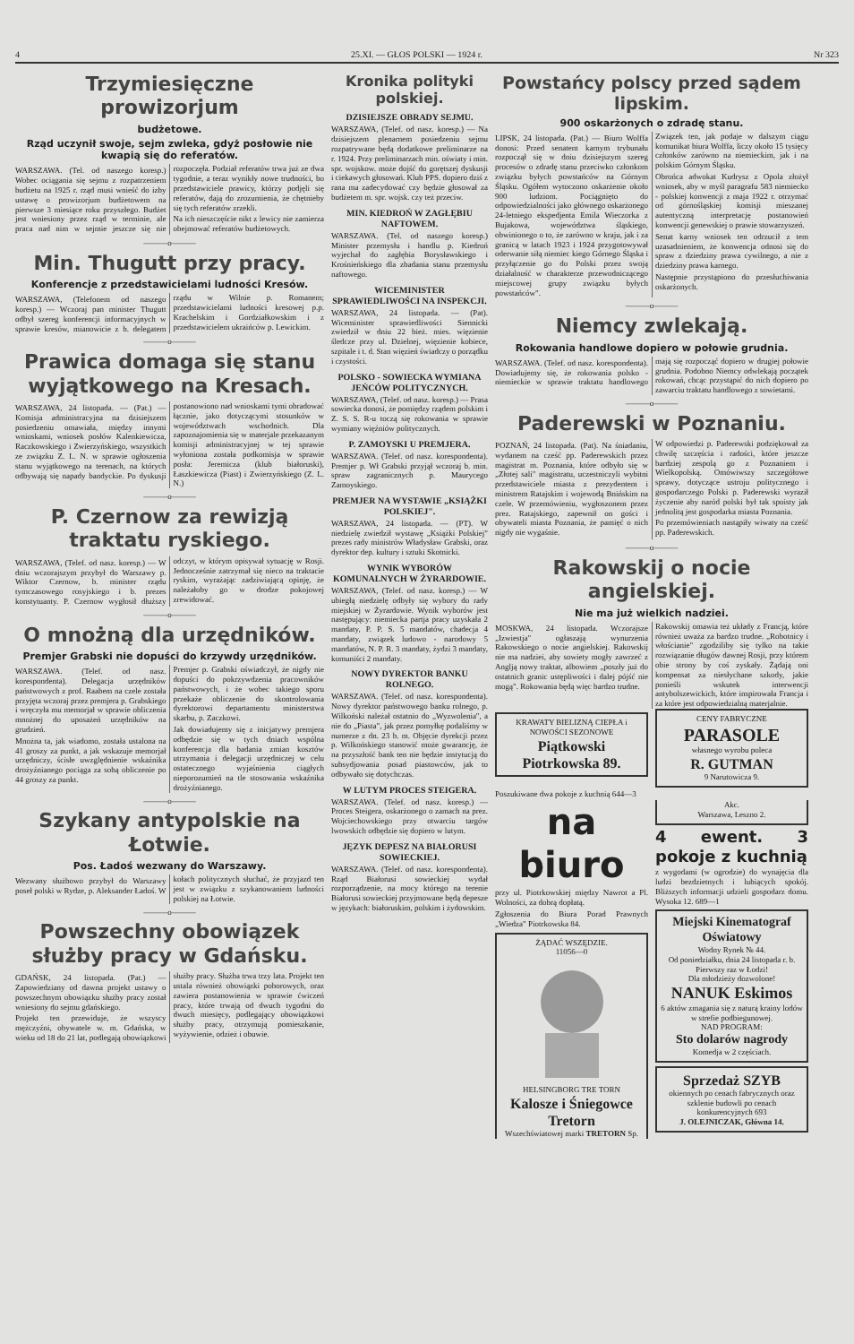4 25.XI. — GŁOS POLSKI — 1924 r. Nr 323
Trzymiesięczne prowizorjum
budżetowe.
Rząd uczynił swoje, sejm zwleka, gdyż posłowie nie kwapią się do referatów.
WARSZAWA. (Tel. od naszego koresp.) Wobec ociągania się sejmu z rozpatrzeniem budżetu na 1925 r. rząd musi wnieść do izby ustawę o prowizorjum budżetowem na pierwsze 3 miesiące roku przyszłego. Budżet jest wniesiony przez rząd w terminie, ale praca nad nim w sejmie jeszcze się nie rozpoczęła. Podział referatów trwa już ze dwa tygodnie, a teraz wynikły nowe trudności, bo przedstawiciele prawicy, którzy podjęli się referatów, dają do zrozumienia, że chętnieby się tych referatów zrzekli.
Na ich nieszczęście nikt z lewicy nie zamierza obejmować referatów budżetowych.
———o———
Min. Thugutt przy pracy.
Konferencje z przedstawicielami ludności Kresów.
WARSZAWA, (Telefonem od naszego koresp.) — Wczoraj pan minister Thugutt odbył szereg konferencji informacyjnych w sprawie kresów, mianowicie z b. delegatem rządu w Wilnie p. Romanem; przedstawicielami ludności kresowej p.p. Krachelskim i Gordziałkowskim i z przedstawicielem ukraińców p. Lewickim.
———o———
Prawica domaga się stanu wyjątkowego na Kresach.
WARSZAWA, 24 listopada. — (Pat.) — Komisja administracyjna na dzisiejszem posiedzeniu omawiała, między innymi wnioskami, wniosek posłów Kalenkiewicza, Raczkowskiego i Zwierzyńskiego, wszystkich ze związku Z. L. N. w sprawie ogłoszenia stanu wyjątkowego na terenach, na których odbywają się napady bandyckie. Po dyskusji postanowiono nad wnioskami tymi obradować łącznie, jako dotyczącymi stosunków w województwach wschodnich. Dla zapoznajomienia się w materjale przekazanym komisji administracyjnej w tej sprawie wyłoniona została podkomisja w sprawie posła: Jeremicza (klub białoruski), Łaszkiewicza (Piast) i Zwierzyńskiego (Z. L. N.)
———o———
P. Czernow za rewizją traktatu ryskiego.
WARSZAWA, (Telef. od nasz. koresp.) — W dniu wczorajszym przybył do Warszawy p. Wiktor Czernow, b. minister rządu tymczasowego rosyjskiego i b. prezes konstytuanty. P. Czernow wygłosił dłuższy odczyt, w którym opisywał sytuację w Rosji. Jednocześnie zatrzymał się nieco na traktacie ryskim, wyrażając zadziwiającą opinję, że należałoby go w drodze pokojowej zrewidować.
———o———
O mnożną dla urzędników.
Premjer Grabski nie dopuści do krzywdy urzędników.
WARSZAWA. (Telef. od nasz. korespondenta). Delegacja urzędników państwowych z prof. Raabem na czele została przyjęta wczoraj przez premjera p. Grabskiego i wręczyła mu memorjał w sprawie obliczenia mnożnej do uposażeń urzędników na grudzień.
Mnożna ta, jak wiadomo, została ustalona na 41 groszy za punkt, a jak wskazuje memorjał urzędniczy, ścisłe uwzględnienie wskaźnika drożyźnianego pociąga za sobą obliczenie po 44 groszy za punkt.
Premjer p. Grabski oświadczył, że nigdy nie dopuści do pokrzywdzenia pracowników państwowych, i że wobec takiego sporu przekaże obliczenie do skontrolowania dyrektorowi departamentu ministerstwa skarbu, p. Zaczkowi.
Jak dowiadujemy się z inicjatywy premjera odbędzie się w tych dniach wspólna konferencja dla badania zmian kosztów utrzymania i delegacji urzędniczej w celu ostatecznego wyjaśnienia ciągłych nieporozumień na tle stosowania wskaźnika drożyźnianego.
———o———
Szykany antypolskie na Łotwie.
Pos. Ładoś wezwany do Warszawy.
Wezwany służbowo przybył do Warszawy poseł polski w Rydze, p. Aleksander Ładoś. W kołach politycznych słuchać, że przyjazd ten jest w związku z szykanowaniem ludności polskiej na Łotwie.
———o———
Powszechny obowiązek służby pracy w Gdańsku.
GDAŃSK, 24 listopada. (Pat.) — Zapowiedziany od dawna projekt ustawy o powszechnym obowiązku służby pracy został wniesiony do sejmu gdańskiego.
Projekt ten przewiduje, że wszyscy mężczyźni, obywatele w. m. Gdańska, w wieku od 18 do 21 lat, podlegają obowiązkowi służby pracy. Służba trwa trzy lata. Projekt ten ustala również obowiązki poborowych, oraz zawiera postanowienia w sprawie ćwiczeń pracy, które trwają od dwuch tygodni do dwuch miesięcy, podlegający obowiązkowi służby pracy, otrzymują pomieszkanie, wyżywienie, odzież i obuwie.
Kronika polityki polskiej.
DZISIEJSZE OBRADY SEJMU.
WARSZAWA, (Telef. od nasz. koresp.) — Na dzisiejszem plenarnem posiedzeniu sejmu rozpatrywane będą dodatkowe preliminarze na r. 1924. Przy preliminarzach min. oświaty i min. spr. wojskow. może dojść do gorętszej dyskusji i ciekawych głosowań. Klub PPS. dopiero dziś z rana ma zadecydować czy będzie głosował za budżetem m. spr. wojsk. czy też przeciw.
MIN. KIEDROŃ W ZAGŁĘBIU NAFTOWEM.
WARSZAWA. (Tel. od naszego koresp.) Minister przemysłu i handlu p. Kiedroń wyjechał do zagłębia Borysławskiego i Krośnieńskiego dla zbadania stanu przemysłu naftowego.
WICEMINISTER SPRAWIEDLIWOŚCI NA INSPEKCJI.
WARSZAWA, 24 listopada. — (Pat). Wiceminister sprawiedliwości Siennicki zwiedził w dniu 22 bież. mies. więzienie śledcze przy ul. Dzielnej, więzienie kobiece, szpitale i t. d. Stan więzień świadczy o porządku i czystości.
POLSKO - SOWIECKA WYMIANA JEŃCÓW POLITYCZNYCH.
WARSZAWA, (Telef. od nasz. koresp.) — Prasa sowiecka donosi, że pomiędzy rządem polskim i Z. S. S. R-u toczą się rokowania w sprawie wymiany więźniów politycznych.
P. ZAMOYSKI U PREMJERA.
WARSZAWA. (Telef. od nasz. korespondenta). Premjer p. Wł Grabski przyjął wczoraj b. min. spraw zagranicznych p. Maurycego Zamoyskiego.
PREMJER NA WYSTAWIE „KSIĄŻKI POLSKIEJ".
WARSZAWA, 24 listopada. — (PT). W niedzielę zwiedził wystawę „Książki Polskiej" prezes rady ministrów Władysław Grabski, oraz dyrektor dep. kultury i sztuki Skotnicki.
WYNIK WYBORÓW KOMUNALNYCH W ŻYRARDOWIE.
WARSZAWA, (Telef. od nasz. koresp.) — W ubiegłą niedzielę odbyły się wybory do rady miejskiej w Żyrardowie. Wynik wyborów jest następujący: niemiecka partja pracy uzyskała 2 mandaty, P. P. S. 5 mandatów, chadecja 4 mandaty, związek ludowo - narodowy 5 mandatów, N. P. R. 3 mandaty, żydzi 3 mandaty, komuniści 2 mandaty.
NOWY DYREKTOR BANKU ROLNEGO.
WARSZAWA. (Telef. od nasz. korespondenta). Nowy dyrektor państwowego banku rolnego, p. Wilkoński należał ostatnio do „Wyzwolenia", a nie do „Piasta", jak przez pomyłkę podaliśmy w numerze z dn. 23 b. m. Objęcie dyrekcji przez p. Wilkońskiego stanowić może gwarancję, że na przyszłość bank ten nie będzie instytucją do subsydjowania posad piastowców, jak to odbywało się dotychczas.
W LUTYM PROCES STEIGERA.
WARSZAWA. (Telef. od nasz. koresp.) — Proces Steigera, oskarżonego o zamach na prez. Wojciechowskiego przy otwarciu targów lwowskich odbędzie się dopiero w lutym.
JĘZYK DEPESZ NA BIAŁORUSI SOWIECKIEJ.
WARSZAWA. (Telef. od nasz. korespondenta). Rząd Białorusi sowieckiej wydał rozporządzenie, na mocy którego na terenie Białorusi sowieckiej przyjmowane będą depesze w językach: białoruskim, polskim i żydowskim.
Powstańcy polscy przed sądem lipskim.
900 oskarżonych o zdradę stanu.
LIPSK, 24 listopada. (Pat.) — Biuro Wolffa donosi: Przed senatem karnym trybunału rozpoczął się w dniu dzisiejszym szereg procesów o zdradę stanu przeciwko członkom związku byłych powstańców na Górnym Śląsku. Ogółem wytoczono oskarżenie około 900 ludziom. Pociągnięto do odpowiedzialności jako głównego oskarżonego 24-letniego ekspedjenta Emila Wieczorka z Bujakowa, województwa śląskiego, obwinionego o to, że zarówno w kraju, jak i za granicą w latach 1923 i 1924 przygotowywał oderwanie siłą niemiec kiego Górnego Śląska i przyłączenie go do Polski przez swoją działalność w charakterze przewodniczącego miejscowej grupy związku byłych powstańców".
Związek ten, jak podaje w dalszym ciągu komunikat biura Wolffa, liczy około 15 tysięcy członków zarówno na niemieckim, jak i na polskim Górnym Śląsku.
Obrońca adwokat Kudrysz z Opola złożył wniosek, aby w myśl paragrafu 583 niemiecko - polskiej konwencji z maja 1922 r. otrzymać od górnośląskiej komisji mieszanej autentyczną interpretację postanowień konwencji genewskiej o prawie stowarzyszeń.
Senat karny wniosek ten odrzucił z tem uzasadnieniem, że konwencja odnosi się do spraw z dziedziny prawa cywilnego, a nie z dziedziny prawa karnego.
Następnie przystąpiono do przesłuchiwania oskarżonych.
———o———
Niemcy zwlekają.
Rokowania handlowe dopiero w połowie grudnia.
WARSZAWA. (Telef. od nasz. korespondenta). Dowiadujemy się, że rokowania polsko - niemieckie w sprawie traktatu handlowego mają się rozpocząć dopiero w drugiej połowie grudnia. Podobno Niemcy odwlekają początek rokowań, chcąc przystąpić do nich dopiero po zawarciu traktatu handlowego z sowietami.
———o———
Paderewski w Poznaniu.
POZNAŃ, 24 listopada. (Pat). Na śniadaniu, wydanem na cześć pp. Paderewskich przez magistrat m. Poznania, które odbyło się w „Złotej sali" magistratu, uczestniczyli wybitni przedstawiciele miasta z prezydentem i ministrem Ratajskim i wojewodą Bnińskim na czele. W przemówieniu, wygłoszonem przez prez. Ratajskiego, zapewnił on gości i obywateli miasta Poznania, że pamięć o nich nigdy nie wygaśnie.
W odpowiedzi p. Paderewski podziękował za chwilę szczęścia i radości, które jeszcze bardziej zespolą go z Poznaniem i Wielkopolską. Omówiwszy szczegółowe sprawy, dotyczące ustroju politycznego i gospodarczego Polski p. Paderewski wyraził życzenie aby naród polski był tak spoisty jak jednolitą jest gospodarka miasta Poznania.
Po przemówieniach nastąpiły wiwaty na cześć pp. Paderewskich.
———o———
Rakowskij o nocie angielskiej.
Nie ma już wielkich nadziei.
MOSKWA, 24 listopada. Wczorajsze „Izwiestja" ogłaszają wynurzenia Rakowskiego o nocie angielskiej. Rakowskij nie ma nadziei, aby sowiety mogły zawrzeć z Anglją nowy traktat, albowiem „poszły już do ostatnich granic ustępliwości i dalej pójść nie mogą". Rokowania będą więc bardzo trudne.
Rakowskij omawia też układy z Francją, które również uważa za bardzo trudne. „Robotnicy i włościanie" zgodziliby się tylko na takie rozwiązanie długów dawnej Rosji, przy którem obie strony by coś zyskały. Żądają oni kompensat za niesłychane szkody, jakie ponieśli wskutek interwencji antybolszewickich, które inspirowała Francja i za które jest odpowiedzialną materjalnie.
KRAWATY BIELIZNĄ CIEPŁA i NOWOŚCI SEZONOWE
Piątkowski Piotrkowska 89.
CENY FABRYCZNE
PARASOLE
własnego wyrobu poleca
R. GUTMAN
9 Narutowicza 9.
Poszukiwane dwa pokoje z kuchnią 644—3
na biuro
przy ul. Piotrkowskiej między Nawrot a Pl. Wolności, za dobrą dopłatą.
Zgłoszenia do Biura Porad Prawnych „Wiedza" Piotrkowska 84.
ŻĄDAĆ WSZĘDZIE.
11056—0
HELSINGBORG TRE TORN
Kalosze i Śniegowce Tretorn
Wszechświatowej marki TRETORN Sp. Akc.
Warszawa, Leszno 2.
4 ewent. 3 pokoje z kuchnią
z wygodami (w ogrodzie) do wynajęcia dla ludzi bezdzietnych i lubiących spokój. Bliższych informacji udzieli gospodarz domu. Wysoka 12. 689—1
Miejski Kinematograf Oświatowy
Wodny Rynek № 44.
Od poniedziałku, dnia 24 listopada r. b. Pierwszy raz w Łodzi!
Dla młodzieży dozwolone!
NANUK Eskimos
6 aktów zmagania się z naturą krainy lodów w strefie podbiegunowej.
NAD PROGRAM:
Sto dolarów nagrody
Komedja w 2 częściach.
Sprzedaż SZYB
okiennych po cenach fabrycznych oraz szklenie budowli po cenach konkurencyjnych 693
J. OLEJNICZAK, Główna 14.